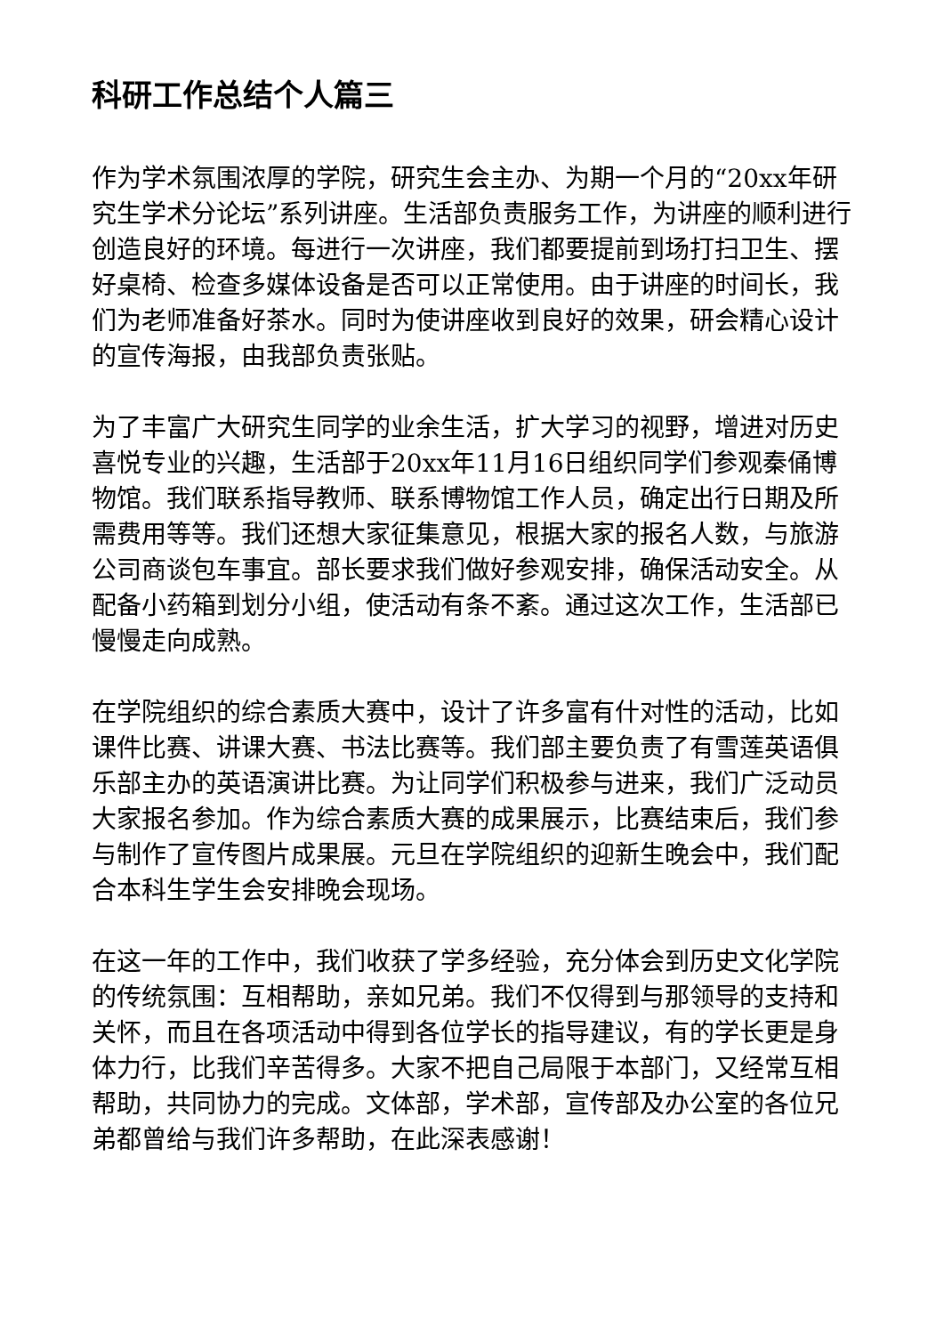科研工作总结个人篇三
作为学术氛围浓厚的学院，研究生会主办、为期一个月的“20xx年研究生学术分论坛”系列讲座。生活部负责服务工作，为讲座的顺利进行创造良好的环境。每进行一次讲座，我们都要提前到场打扫卫生、摆好桌椅、检查多媒体设备是否可以正常使用。由于讲座的时间长，我们为老师准备好茶水。同时为使讲座收到良好的效果，研会精心设计的宣传海报，由我部负责张贴。
为了丰富广大研究生同学的业余生活，扩大学习的视野，增进对历史喜悦专业的兴趣，生活部于20xx年11月16日组织同学们参观秦俑博物馆。我们联系指导教师、联系博物馆工作人员，确定出行日期及所需费用等等。我们还想大家征集意见，根据大家的报名人数，与旅游公司商谈包车事宜。部长要求我们做好参观安排，确保活动安全。从配备小药箱到划分小组，使活动有条不紊。通过这次工作，生活部已慢慢走向成熟。
在学院组织的综合素质大赛中，设计了许多富有什对性的活动，比如课件比赛、讲课大赛、书法比赛等。我们部主要负责了有雪莲英语俱乐部主办的英语演讲比赛。为让同学们积极参与进来，我们广泛动员大家报名参加。作为综合素质大赛的成果展示，比赛结束后，我们参与制作了宣传图片成果展。元旦在学院组织的迎新生晚会中，我们配合本科生学生会安排晚会现场。
在这一年的工作中，我们收获了学多经验，充分体会到历史文化学院的传统氛围：互相帮助，亲如兄弟。我们不仅得到与那领导的支持和关怀，而且在各项活动中得到各位学长的指导建议，有的学长更是身体力行，比我们辛苦得多。大家不把自己局限于本部门，又经常互相帮助，共同协力的完成。文体部，学术部，宣传部及办公室的各位兄弟都曾给与我们许多帮助，在此深表感谢！